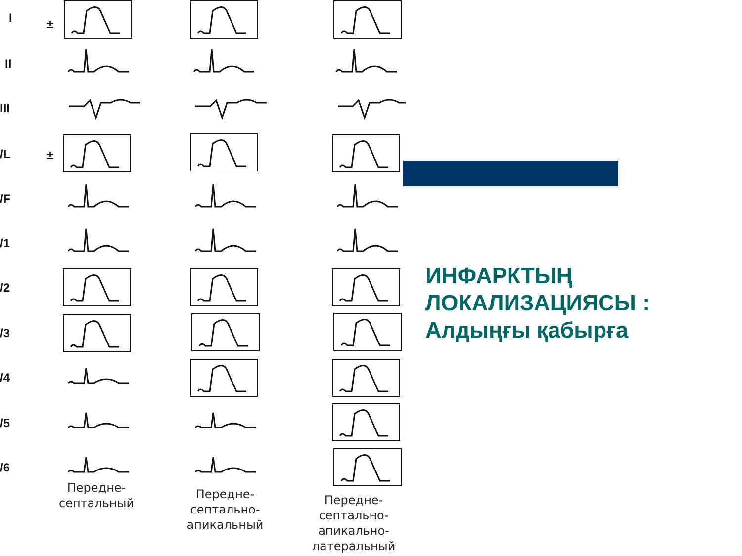I ±
II
III
/L ±
/F
/1
/2
/3
/4
/5
/6
Передне-
септальный
Передне-
септально-
апикальный
Передне-
септально-
апикально-
латеральный
ИНФАРКТЫҢ
ЛОКАЛИЗАЦИЯСЫ :
Алдыңғы қабырға